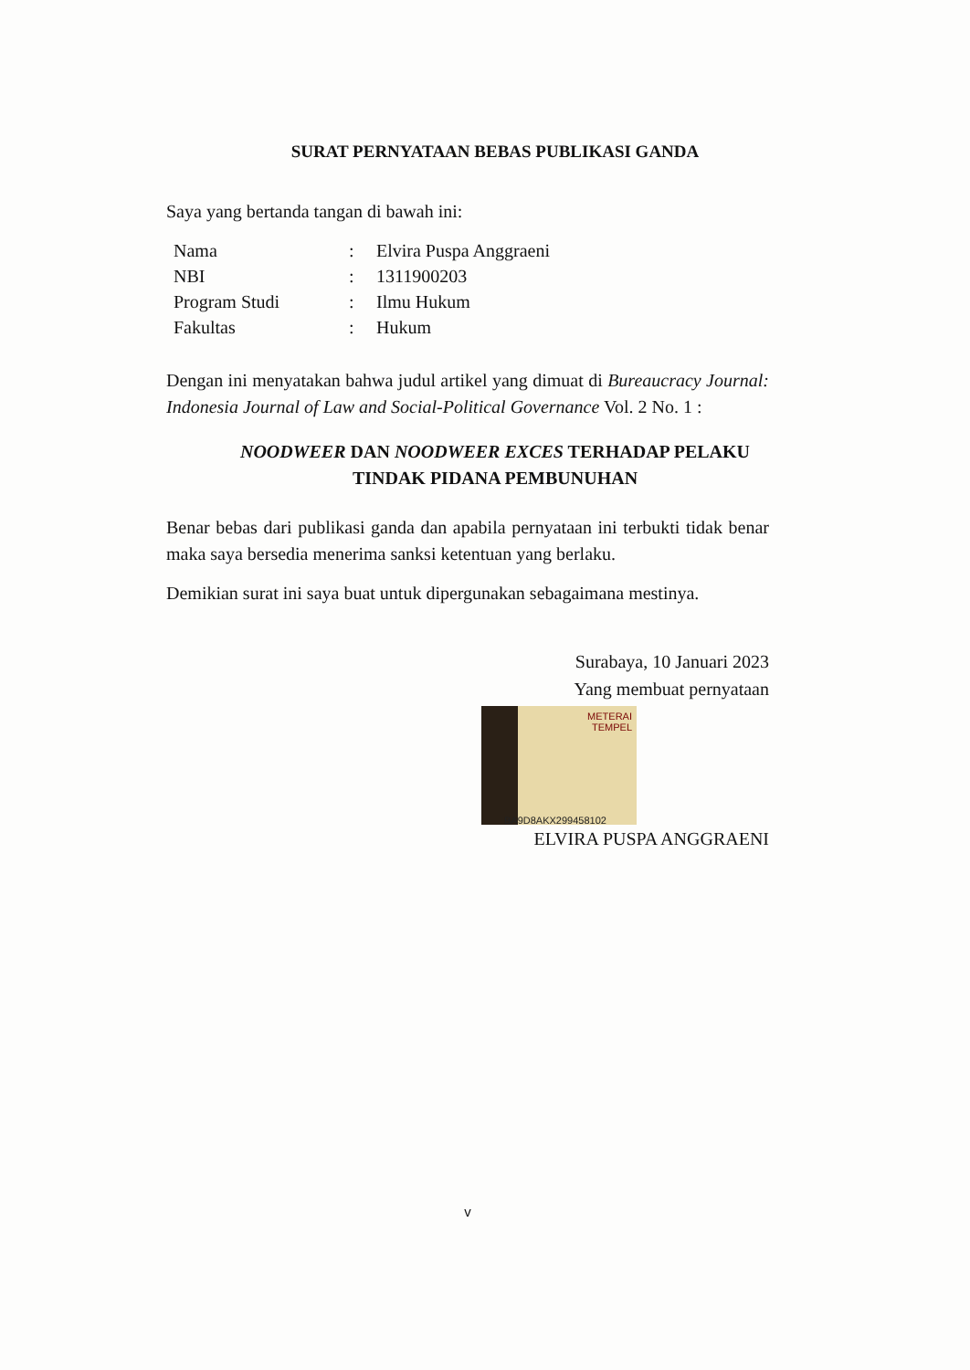SURAT PERNYATAAN BEBAS PUBLIKASI GANDA
Saya yang bertanda tangan di bawah ini:
| Nama | : | Elvira Puspa Anggraeni |
| NBI | : | 1311900203 |
| Program Studi | : | Ilmu Hukum |
| Fakultas | : | Hukum |
Dengan ini menyatakan bahwa judul artikel yang dimuat di Bureaucracy Journal: Indonesia Journal of Law and Social-Political Governance Vol. 2 No. 1 :
NOODWEER DAN NOODWEER EXCES TERHADAP PELAKU
TINDAK PIDANA PEMBUNUHAN
Benar bebas dari publikasi ganda dan apabila pernyataan ini terbukti tidak benar maka saya bersedia menerima sanksi ketentuan yang berlaku.
Demikian surat ini saya buat untuk dipergunakan sebagaimana mestinya.
Surabaya, 10 Januari 2023
Yang membuat pernyataan
METERAI
TEMPEL
BA9D8AKX299458102
ELVIRA PUSPA ANGGRAENI
v